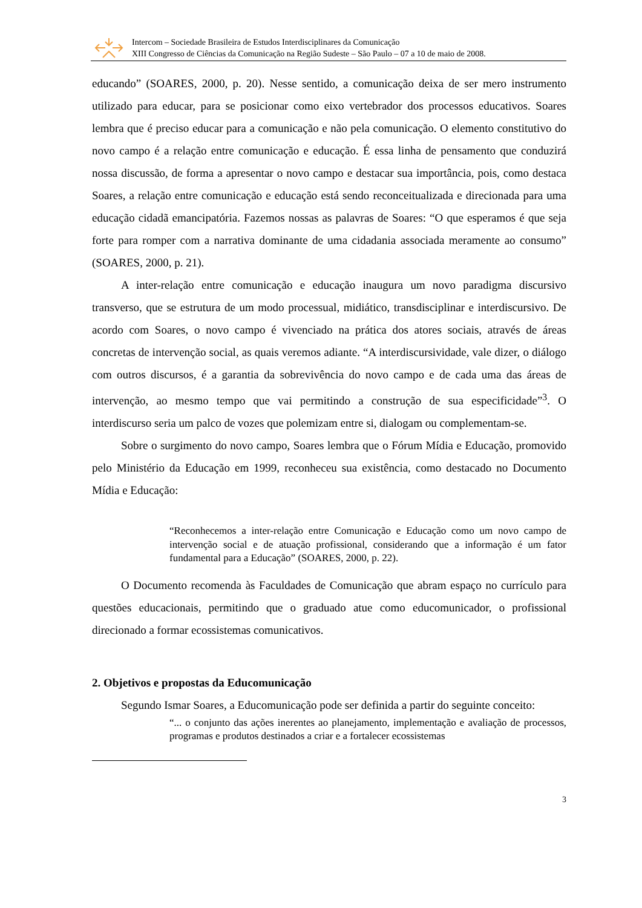Intercom – Sociedade Brasileira de Estudos Interdisciplinares da Comunicação
XIII Congresso de Ciências da Comunicação na Região Sudeste – São Paulo – 07 a 10 de maio de 2008.
educando” (SOARES, 2000, p. 20). Nesse sentido, a comunicação deixa de ser mero instrumento utilizado para educar, para se posicionar como eixo vertebrador dos processos educativos. Soares lembra que é preciso educar para a comunicação e não pela comunicação. O elemento constitutivo do novo campo é a relação entre comunicação e educação. É essa linha de pensamento que conduzirá nossa discussão, de forma a apresentar o novo campo e destacar sua importância, pois, como destaca Soares, a relação entre comunicação e educação está sendo reconceitualizada e direcionada para uma educação cidadã emancipatória. Fazemos nossas as palavras de Soares: “O que esperamos é que seja forte para romper com a narrativa dominante de uma cidadania associada meramente ao consumo” (SOARES, 2000, p. 21).
A inter-relação entre comunicação e educação inaugura um novo paradigma discursivo transverso, que se estrutura de um modo processual, midiático, transdisciplinar e interdiscursivo. De acordo com Soares, o novo campo é vivenciado na prática dos atores sociais, através de áreas concretas de intervenção social, as quais veremos adiante. “A interdiscursividade, vale dizer, o diálogo com outros discursos, é a garantia da sobrevivência do novo campo e de cada uma das áreas de intervenção, ao mesmo tempo que vai permitindo a construção de sua especificidade”<sup>3</sup>. O interdiscurso seria um palco de vozes que polemizam entre si, dialogam ou complementam-se.
Sobre o surgimento do novo campo, Soares lembra que o Fórum Mídia e Educação, promovido pelo Ministério da Educação em 1999, reconheceu sua existência, como destacado no Documento Mídia e Educação:
“Reconhecemos a inter-relação entre Comunicação e Educação como um novo campo de intervenção social e de atuação profissional, considerando que a informação é um fator fundamental para a Educação” (SOARES, 2000, p. 22).
O Documento recomenda às Faculdades de Comunicação que abram espaço no currículo para questões educacionais, permitindo que o graduado atue como educomunicador, o profissional direcionado a formar ecossistemas comunicativos.
2. Objetivos e propostas da Educomunicação
Segundo Ismar Soares, a Educomunicação pode ser definida a partir do seguinte conceito:
“... o conjunto das ações inerentes ao planejamento, implementação e avaliação de processos, programas e produtos destinados a criar e a fortalecer ecossistemas
3